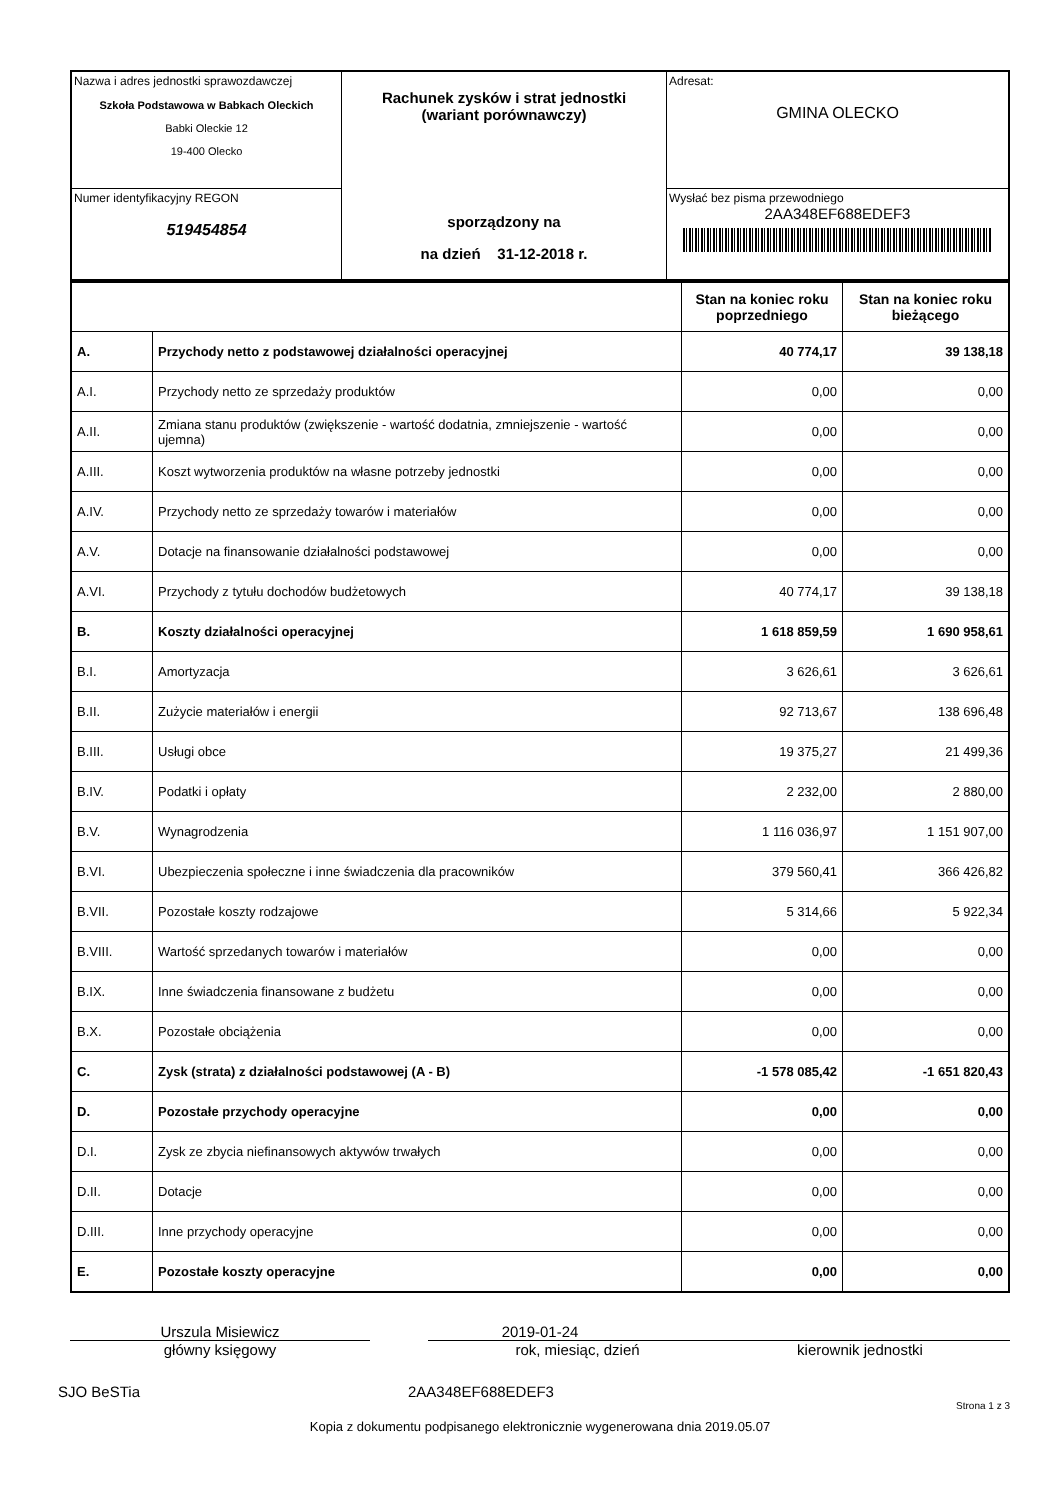| Nazwa i adres jednostki sprawozdawczej Szkoła Podstawowa w Babkach Oleckich Babki Oleckie 12 19-400 Olecko | Rachunek zysków i strat jednostki (wariant porównawczy) sporządzony na na dzień 31-12-2018 r. | Adresat: GMINA OLECKO |
| Numer identyfikacyjny REGON 519454854 | | Wysłać bez pisma przewodniego 2AA348EF688EDEF3 |
| | | Stan na koniec roku poprzedniego | Stan na koniec roku bieżącego |
| A. | Przychody netto z podstawowej działalności operacyjnej | 40 774,17 | 39 138,18 |
| A.I. | Przychody netto ze sprzedaży produktów | 0,00 | 0,00 |
| A.II. | Zmiana stanu produktów (zwiększenie - wartość dodatnia, zmniejszenie - wartość ujemna) | 0,00 | 0,00 |
| A.III. | Koszt wytworzenia produktów na własne potrzeby jednostki | 0,00 | 0,00 |
| A.IV. | Przychody netto ze sprzedaży towarów i materiałów | 0,00 | 0,00 |
| A.V. | Dotacje na finansowanie działalności podstawowej | 0,00 | 0,00 |
| A.VI. | Przychody z tytułu dochodów budżetowych | 40 774,17 | 39 138,18 |
| B. | Koszty działalności operacyjnej | 1 618 859,59 | 1 690 958,61 |
| B.I. | Amortyzacja | 3 626,61 | 3 626,61 |
| B.II. | Zużycie materiałów i energii | 92 713,67 | 138 696,48 |
| B.III. | Usługi obce | 19 375,27 | 21 499,36 |
| B.IV. | Podatki i opłaty | 2 232,00 | 2 880,00 |
| B.V. | Wynagrodzenia | 1 116 036,97 | 1 151 907,00 |
| B.VI. | Ubezpieczenia społeczne i inne świadczenia dla pracowników | 379 560,41 | 366 426,82 |
| B.VII. | Pozostałe koszty rodzajowe | 5 314,66 | 5 922,34 |
| B.VIII. | Wartość sprzedanych towarów i materiałów | 0,00 | 0,00 |
| B.IX. | Inne świadczenia finansowane z budżetu | 0,00 | 0,00 |
| B.X. | Pozostałe obciążenia | 0,00 | 0,00 |
| C. | Zysk (strata) z działalności podstawowej (A - B) | -1 578 085,42 | -1 651 820,43 |
| D. | Pozostałe przychody operacyjne | 0,00 | 0,00 |
| D.I. | Zysk ze zbycia niefinansowych aktywów trwałych | 0,00 | 0,00 |
| D.II. | Dotacje | 0,00 | 0,00 |
| D.III. | Inne przychody operacyjne | 0,00 | 0,00 |
| E. | Pozostałe koszty operacyjne | 0,00 | 0,00 |
Urszula Misiewicz
główny księgowy
2019-01-24
rok, miesiąc, dzień
kierownik jednostki
SJO BeSTia 2AA348EF688EDEF3
Strona 1 z 3
Kopia z dokumentu podpisanego elektronicznie wygenerowana dnia 2019.05.07